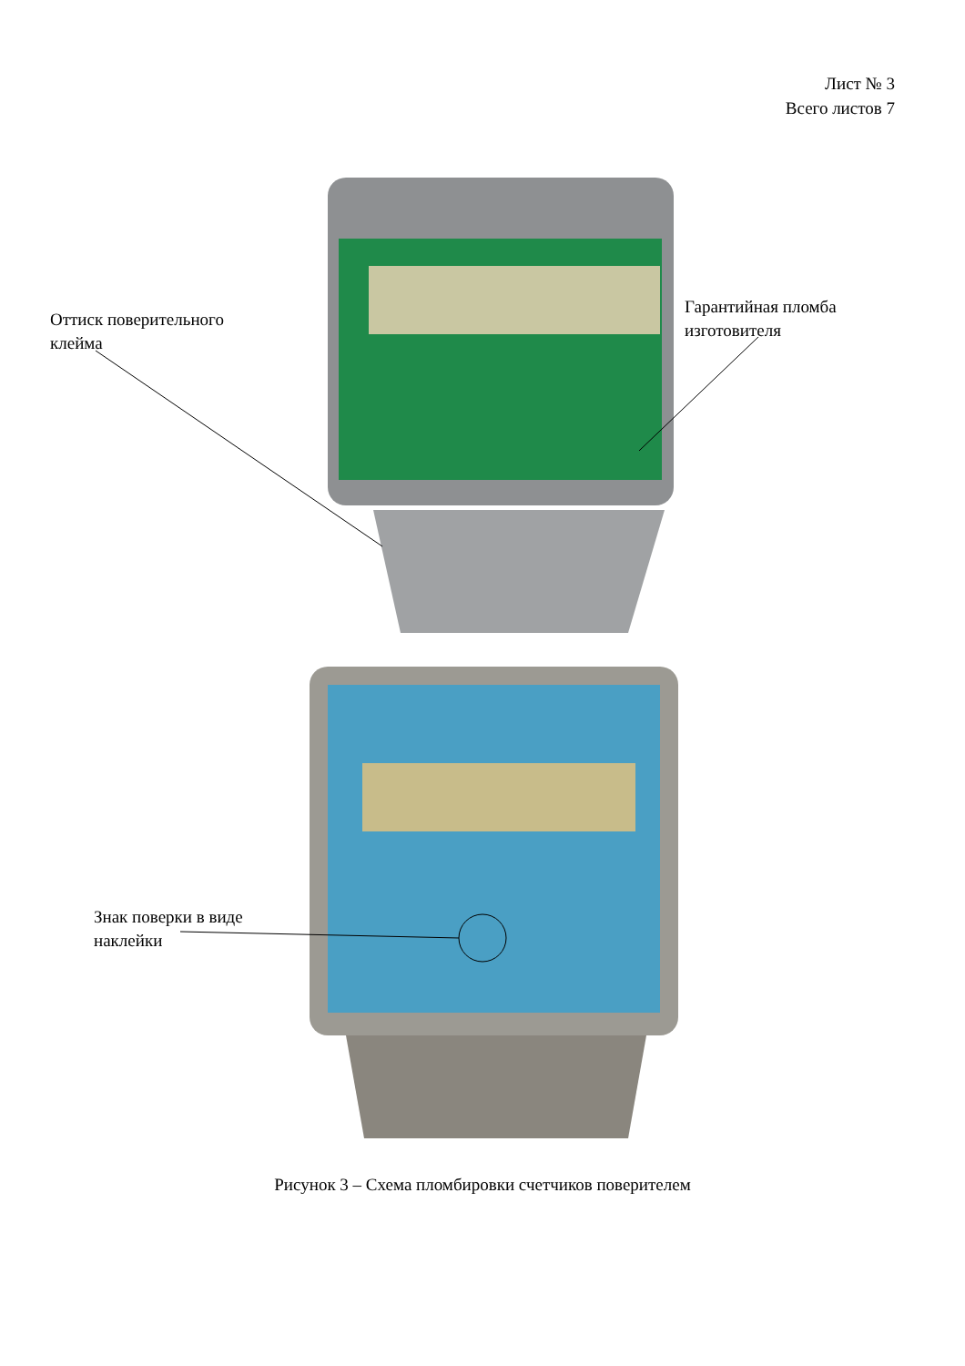Лист № 3
Всего листов 7
Оттиск поверительного
клейма
Гарантийная пломба
изготовителя
Знак поверки в виде
наклейки
Рисунок 3 – Схема пломбировки счетчиков поверителем